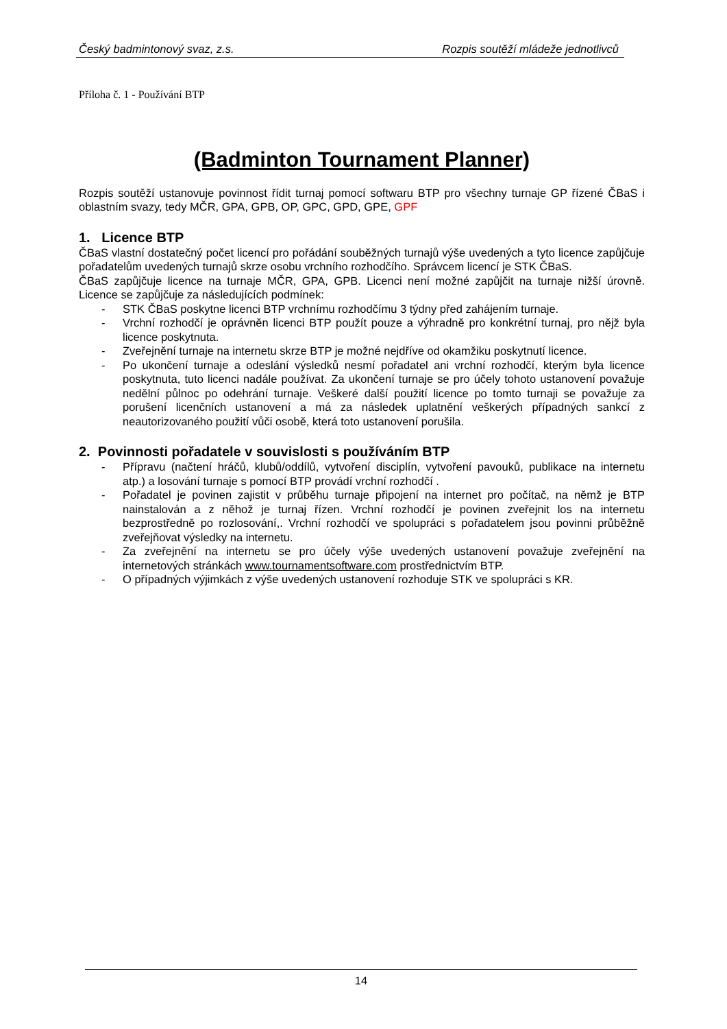Český badmintonový svaz, z.s. Rozpis soutěží mládeže jednotlivců
Příloha č. 1 - Používání BTP
(Badminton Tournament Planner)
Rozpis soutěží ustanovuje povinnost řídit turnaj pomocí softwaru BTP pro všechny turnaje GP řízené ČBaS i oblastním svazy, tedy MČR, GPA, GPB, OP, GPC, GPD, GPE, GPF
1. Licence BTP
ČBaS vlastní dostatečný počet licencí pro pořádání souběžných turnajů výše uvedených a tyto licence zapůjčuje pořadatelům uvedených turnajů skrze osobu vrchního rozhodčího. Správcem licencí je STK ČBaS.
ČBaS zapůjčuje licence na turnaje MČR, GPA, GPB. Licenci není možné zapůjčit na turnaje nižší úrovně. Licence se zapůjčuje za následujících podmínek:
- STK ČBaS poskytne licenci BTP vrchnímu rozhodčímu 3 týdny před zahájením turnaje.
- Vrchní rozhodčí je oprávněn licenci BTP použít pouze a výhradně pro konkrétní turnaj, pro nějž byla licence poskytnuta.
- Zveřejnění turnaje na internetu skrze BTP je možné nejdříve od okamžiku poskytnutí licence.
- Po ukončení turnaje a odeslání výsledků nesmí pořadatel ani vrchní rozhodčí, kterým byla licence poskytnuta, tuto licenci nadále používat. Za ukončení turnaje se pro účely tohoto ustanovení považuje nedělní půlnoc po odehrání turnaje. Veškeré další použití licence po tomto turnaji se považuje za porušení licenčních ustanovení a má za následek uplatnění veškerých případných sankcí z neautorizovaného použití vůči osobě, která toto ustanovení porušila.
2. Povinnosti pořadatele v souvislosti s používáním BTP
- Přípravu (načtení hráčů, klubů/oddílů, vytvoření disciplín, vytvoření pavouků, publikace na internetu atp.) a losování turnaje s pomocí BTP provádí vrchní rozhodčí .
- Pořadatel je povinen zajistit v průběhu turnaje připojení na internet pro počítač, na němž je BTP nainstalován a z něhož je turnaj řízen. Vrchní rozhodčí je povinen zveřejnit los na internetu bezprostředně po rozlosování,. Vrchní rozhodčí ve spolupráci s pořadatelem jsou povinni průběžně zveřejňovat výsledky na internetu.
- Za zveřejnění na internetu se pro účely výše uvedených ustanovení považuje zveřejnění na internetových stránkách www.tournamentsoftware.com prostřednictvím BTP.
- O případných výjimkách z výše uvedených ustanovení rozhoduje STK ve spolupráci s KR.
14